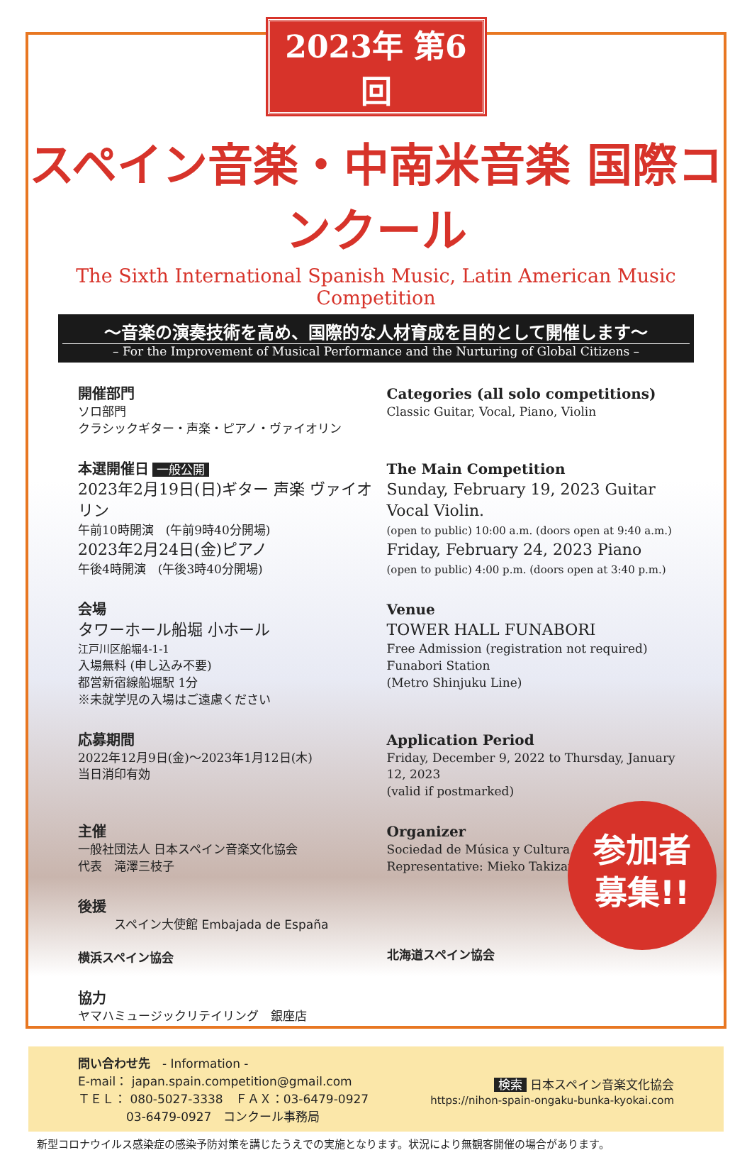2023年 第6回
スペイン音楽・中南米音楽 国際コンクール
The Sixth International Spanish Music, Latin American Music Competition
〜音楽の演奏技術を高め、国際的な人材育成を目的として開催します〜
– For the Improvement of Musical Performance and the Nurturing of Global Citizens –
開催部門
ソロ部門
クラシックギター・声楽・ピアノ・ヴァイオリン
Categories (all solo competitions)
Classic Guitar, Vocal, Piano, Violin
本選開催日 一般公開
2023年2月19日(日)ギター 声楽 ヴァイオリン
午前10時開演　(午前9時40分開場)
2023年2月24日(金)ピアノ
午後4時開演　(午後3時40分開場)
The Main Competition
Sunday, February 19, 2023 Guitar Vocal Violin.
(open to public) 10:00 a.m. (doors open at 9:40 a.m.)
Friday, February 24, 2023 Piano
(open to public) 4:00 p.m. (doors open at 3:40 p.m.)
会場
タワーホール船堀 小ホール
江戸川区船堀4-1-1
入場無料 (申し込み不要)
都営新宿線船堀駅 1分
※未就学児の入場はご遠慮ください
Venue
TOWER HALL FUNABORI
Free Admission (registration not required)
Funabori Station
(Metro Shinjuku Line)
応募期間
2022年12月9日(金)〜2023年1月12日(木)
当日消印有効
Application Period
Friday, December 9, 2022 to Thursday, January 12, 2023
(valid if postmarked)
主催
一般社団法人 日本スペイン音楽文化協会
代表　滝澤三枝子
Organizer
Sociedad de Música y Cultura Hispánica
Representative: Mieko Takizawa
後援
　　　スペイン大使館 Embajada de España
横浜スペイン協会
北海道スペイン協会
協力
ヤマハミュージックリテイリング　銀座店
参加者
募集!!
問い合わせ先　- Information -
E-mail： japan.spain.competition@gmail.com
ＴＥＬ： 080-5027-3338　ＦＡＸ：03-6479-0927
　　　　03-6479-0927　コンクール事務局
検索 日本スペイン音楽文化協会
https://nihon-spain-ongaku-bunka-kyokai.com
新型コロナウイルス感染症の感染予防対策を講じたうえでの実施となります。状況により無観客開催の場合があります。